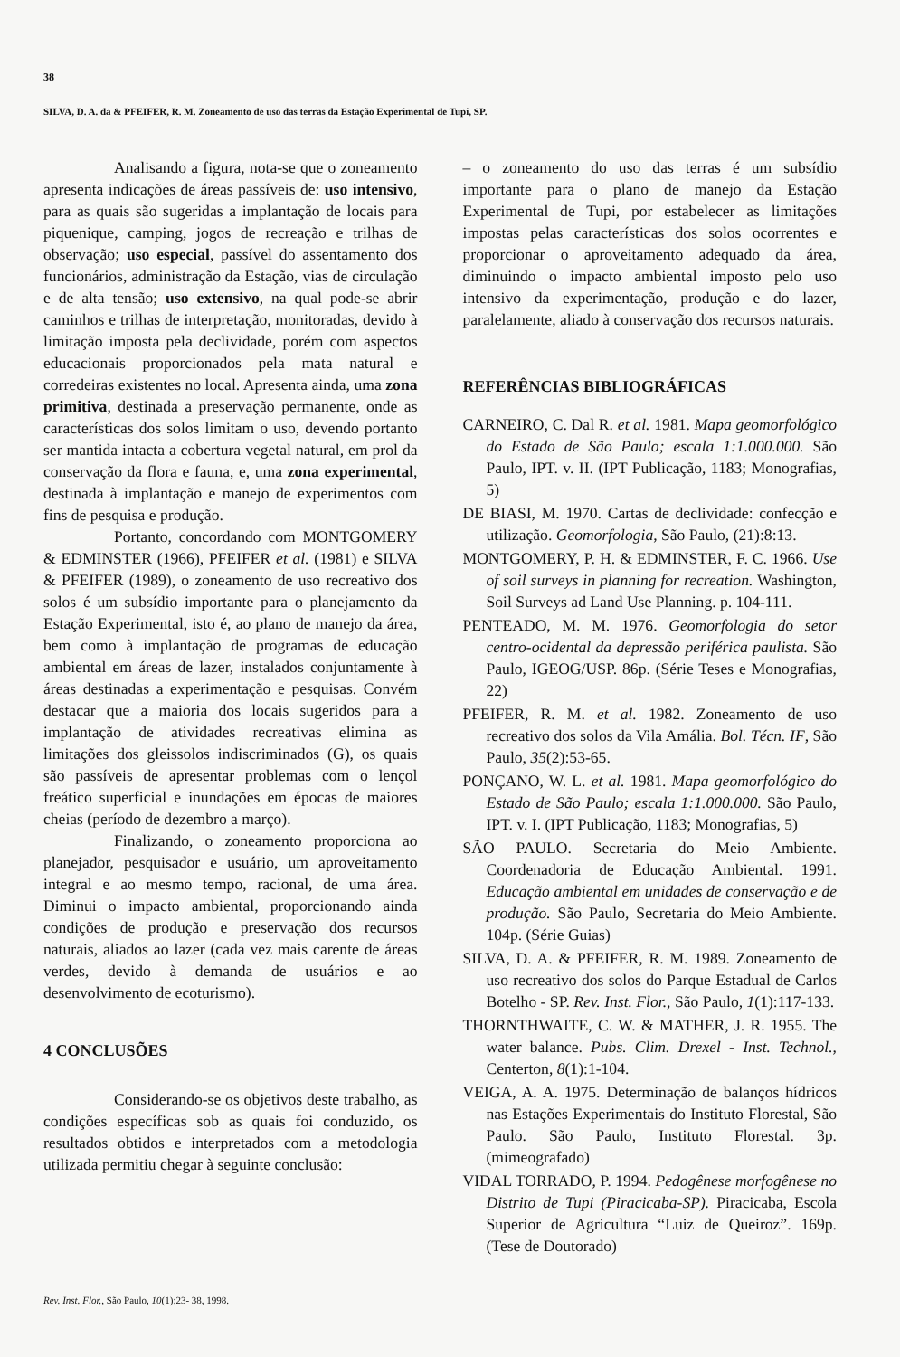38
SILVA, D. A. da & PFEIFER, R. M. Zoneamento de uso das terras da Estação Experimental de Tupi, SP.
Analisando a figura, nota-se que o zoneamento apresenta indicações de áreas passíveis de: uso intensivo, para as quais são sugeridas a implantação de locais para piquenique, camping, jogos de recreação e trilhas de observação; uso especial, passível do assentamento dos funcionários, administração da Estação, vias de circulação e de alta tensão; uso extensivo, na qual pode-se abrir caminhos e trilhas de interpretação, monitoradas, devido à limitação imposta pela declividade, porém com aspectos educacionais proporcionados pela mata natural e corredeiras existentes no local. Apresenta ainda, uma zona primitiva, destinada a preservação permanente, onde as características dos solos limitam o uso, devendo portanto ser mantida intacta a cobertura vegetal natural, em prol da conservação da flora e fauna, e, uma zona experimental, destinada à implantação e manejo de experimentos com fins de pesquisa e produção.
Portanto, concordando com MONTGOMERY & EDMINSTER (1966), PFEIFER et al. (1981) e SILVA & PFEIFER (1989), o zoneamento de uso recreativo dos solos é um subsídio importante para o planejamento da Estação Experimental, isto é, ao plano de manejo da área, bem como à implantação de programas de educação ambiental em áreas de lazer, instalados conjuntamente à áreas destinadas a experimentação e pesquisas. Convém destacar que a maioria dos locais sugeridos para a implantação de atividades recreativas elimina as limitações dos gleissolos indiscriminados (G), os quais são passíveis de apresentar problemas com o lençol freático superficial e inundações em épocas de maiores cheias (período de dezembro a março).
Finalizando, o zoneamento proporciona ao planejador, pesquisador e usuário, um aproveitamento integral e ao mesmo tempo, racional, de uma área. Diminui o impacto ambiental, proporcionando ainda condições de produção e preservação dos recursos naturais, aliados ao lazer (cada vez mais carente de áreas verdes, devido à demanda de usuários e ao desenvolvimento de ecoturismo).
4 CONCLUSÕES
Considerando-se os objetivos deste trabalho, as condições específicas sob as quais foi conduzido, os resultados obtidos e interpretados com a metodologia utilizada permitiu chegar à seguinte conclusão:
– o zoneamento do uso das terras é um subsídio importante para o plano de manejo da Estação Experimental de Tupi, por estabelecer as limitações impostas pelas características dos solos ocorrentes e proporcionar o aproveitamento adequado da área, diminuindo o impacto ambiental imposto pelo uso intensivo da experimentação, produção e do lazer, paralelamente, aliado à conservação dos recursos naturais.
REFERÊNCIAS BIBLIOGRÁFICAS
CARNEIRO, C. Dal R. et al. 1981. Mapa geomorfológico do Estado de São Paulo; escala 1:1.000.000. São Paulo, IPT. v. II. (IPT Publicação, 1183; Monografias, 5)
DE BIASI, M. 1970. Cartas de declividade: confecção e utilização. Geomorfologia, São Paulo, (21):8:13.
MONTGOMERY, P. H. & EDMINSTER, F. C. 1966. Use of soil surveys in planning for recreation. Washington, Soil Surveys ad Land Use Planning. p. 104-111.
PENTEADO, M. M. 1976. Geomorfologia do setor centro-ocidental da depressão periférica paulista. São Paulo, IGEOG/USP. 86p. (Série Teses e Monografias, 22)
PFEIFER, R. M. et al. 1982. Zoneamento de uso recreativo dos solos da Vila Amália. Bol. Técn. IF, São Paulo, 35(2):53-65.
PONÇANO, W. L. et al. 1981. Mapa geomorfológico do Estado de São Paulo; escala 1:1.000.000. São Paulo, IPT. v. I. (IPT Publicação, 1183; Monografias, 5)
SÃO PAULO. Secretaria do Meio Ambiente. Coordenadoria de Educação Ambiental. 1991. Educação ambiental em unidades de conservação e de produção. São Paulo, Secretaria do Meio Ambiente. 104p. (Série Guias)
SILVA, D. A. & PFEIFER, R. M. 1989. Zoneamento de uso recreativo dos solos do Parque Estadual de Carlos Botelho - SP. Rev. Inst. Flor., São Paulo, 1(1):117-133.
THORNTHWAITE, C. W. & MATHER, J. R. 1955. The water balance. Pubs. Clim. Drexel - Inst. Technol., Centerton, 8(1):1-104.
VEIGA, A. A. 1975. Determinação de balanços hídricos nas Estações Experimentais do Instituto Florestal, São Paulo. São Paulo, Instituto Florestal. 3p. (mimeografado)
VIDAL TORRADO, P. 1994. Pedogênese morfogênese no Distrito de Tupi (Piracicaba-SP). Piracicaba, Escola Superior de Agricultura “Luiz de Queiroz”. 169p. (Tese de Doutorado)
Rev. Inst. Flor., São Paulo, 10(1):23- 38, 1998.